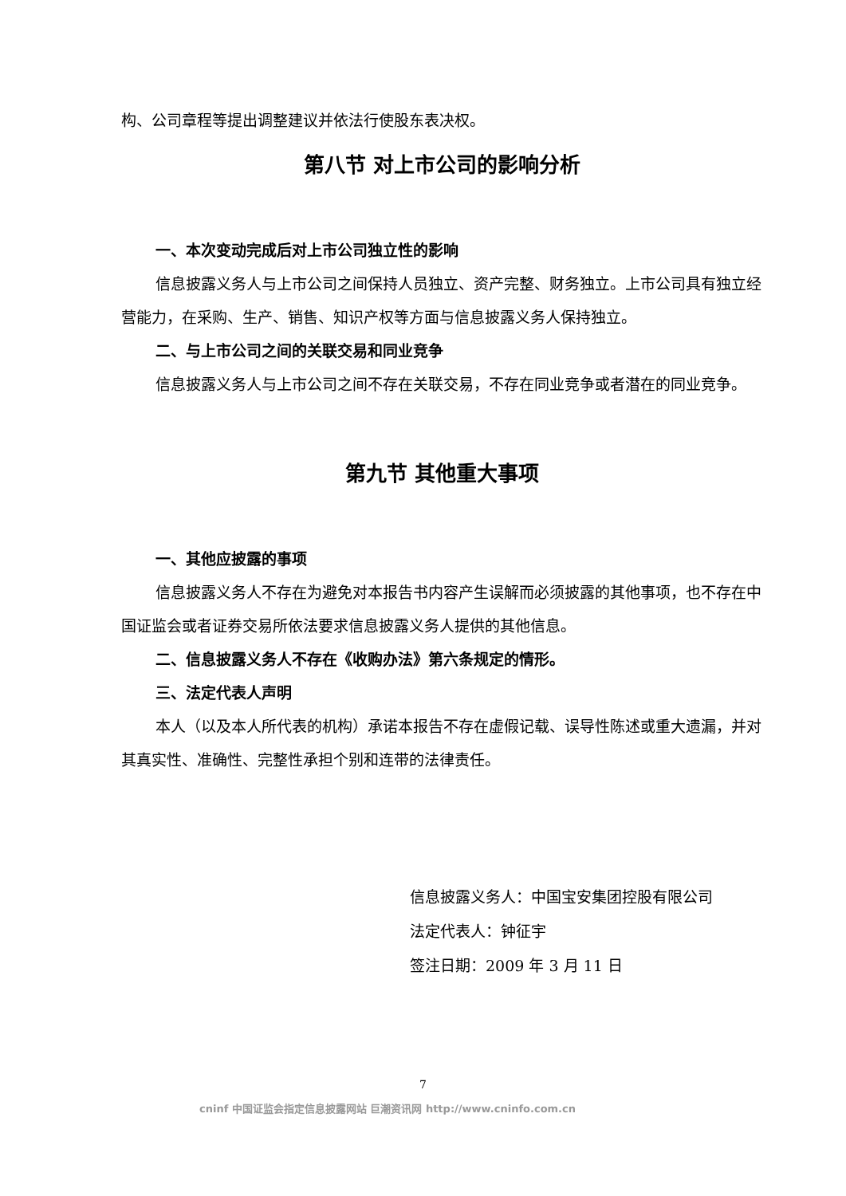构、公司章程等提出调整建议并依法行使股东表决权。
第八节 对上市公司的影响分析
一、本次变动完成后对上市公司独立性的影响
信息披露义务人与上市公司之间保持人员独立、资产完整、财务独立。上市公司具有独立经营能力，在采购、生产、销售、知识产权等方面与信息披露义务人保持独立。
二、与上市公司之间的关联交易和同业竞争
信息披露义务人与上市公司之间不存在关联交易，不存在同业竞争或者潜在的同业竞争。
第九节 其他重大事项
一、其他应披露的事项
信息披露义务人不存在为避免对本报告书内容产生误解而必须披露的其他事项，也不存在中国证监会或者证券交易所依法要求信息披露义务人提供的其他信息。
二、信息披露义务人不存在《收购办法》第六条规定的情形。
三、法定代表人声明
本人（以及本人所代表的机构）承诺本报告不存在虚假记载、误导性陈述或重大遗漏，并对其真实性、准确性、完整性承担个别和连带的法律责任。
信息披露义务人：中国宝安集团控股有限公司
法定代表人：钟征宇
签注日期：2009 年 3 月 11 日
7
cninf 中国证监会指定信息披露网站 巨潮资讯网 http://www.cninfo.com.cn